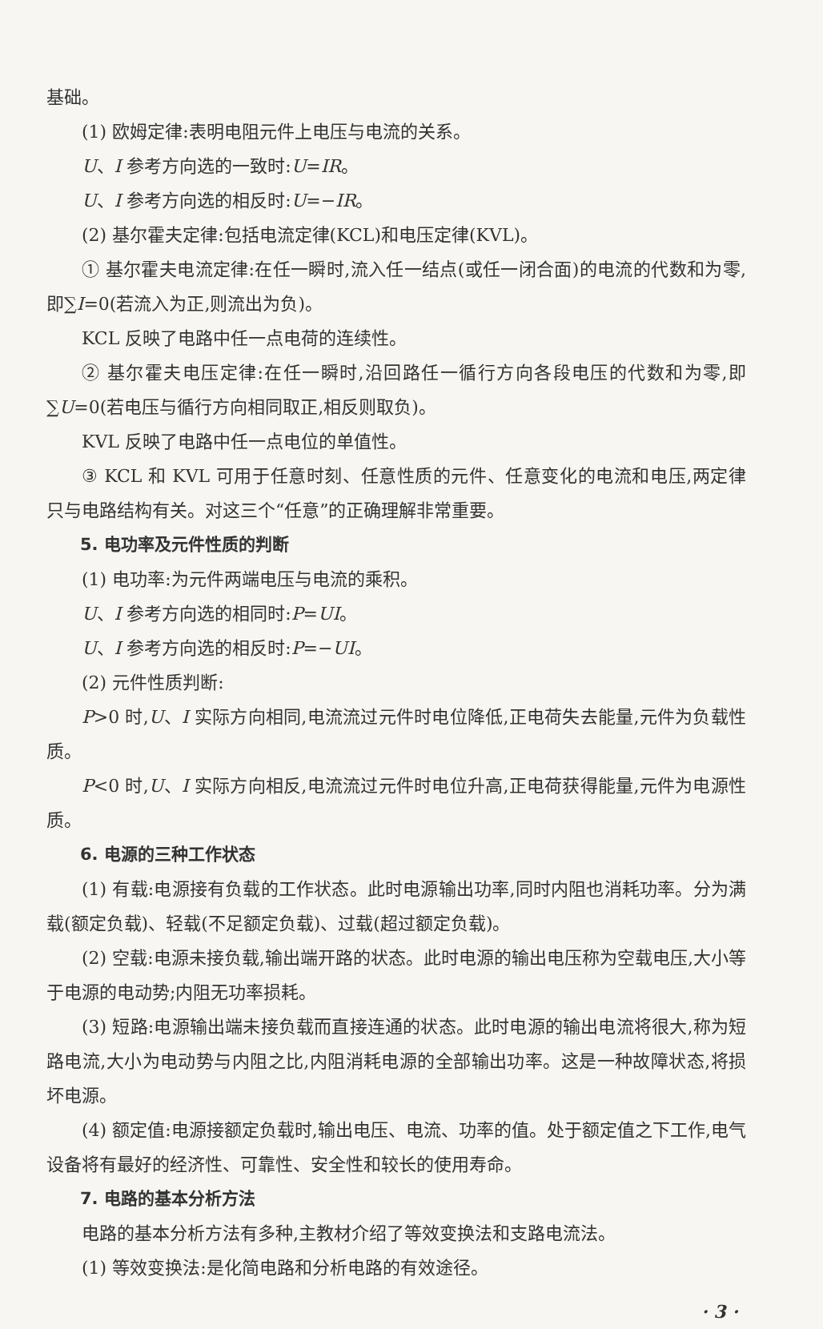基础。
(1) 欧姆定律:表明电阻元件上电压与电流的关系。
U、I 参考方向选的一致时:U=IR。
U、I 参考方向选的相反时:U=−IR。
(2) 基尔霍夫定律:包括电流定律(KCL)和电压定律(KVL)。
① 基尔霍夫电流定律:在任一瞬时,流入任一结点(或任一闭合面)的电流的代数和为零,即∑I=0(若流入为正,则流出为负)。
KCL 反映了电路中任一点电荷的连续性。
② 基尔霍夫电压定律:在任一瞬时,沿回路任一循行方向各段电压的代数和为零,即∑U=0(若电压与循行方向相同取正,相反则取负)。
KVL 反映了电路中任一点电位的单值性。
③ KCL 和 KVL 可用于任意时刻、任意性质的元件、任意变化的电流和电压,两定律只与电路结构有关。对这三个“任意”的正确理解非常重要。
5. 电功率及元件性质的判断
(1) 电功率:为元件两端电压与电流的乘积。
U、I 参考方向选的相同时:P=UI。
U、I 参考方向选的相反时:P=−UI。
(2) 元件性质判断:
P>0 时,U、I 实际方向相同,电流流过元件时电位降低,正电荷失去能量,元件为负载性质。
P<0 时,U、I 实际方向相反,电流流过元件时电位升高,正电荷获得能量,元件为电源性质。
6. 电源的三种工作状态
(1) 有载:电源接有负载的工作状态。此时电源输出功率,同时内阻也消耗功率。分为满载(额定负载)、轻载(不足额定负载)、过载(超过额定负载)。
(2) 空载:电源未接负载,输出端开路的状态。此时电源的输出电压称为空载电压,大小等于电源的电动势;内阻无功率损耗。
(3) 短路:电源输出端未接负载而直接连通的状态。此时电源的输出电流将很大,称为短路电流,大小为电动势与内阻之比,内阻消耗电源的全部输出功率。这是一种故障状态,将损坏电源。
(4) 额定值:电源接额定负载时,输出电压、电流、功率的值。处于额定值之下工作,电气设备将有最好的经济性、可靠性、安全性和较长的使用寿命。
7. 电路的基本分析方法
电路的基本分析方法有多种,主教材介绍了等效变换法和支路电流法。
(1) 等效变换法:是化简电路和分析电路的有效途径。
· 3 ·